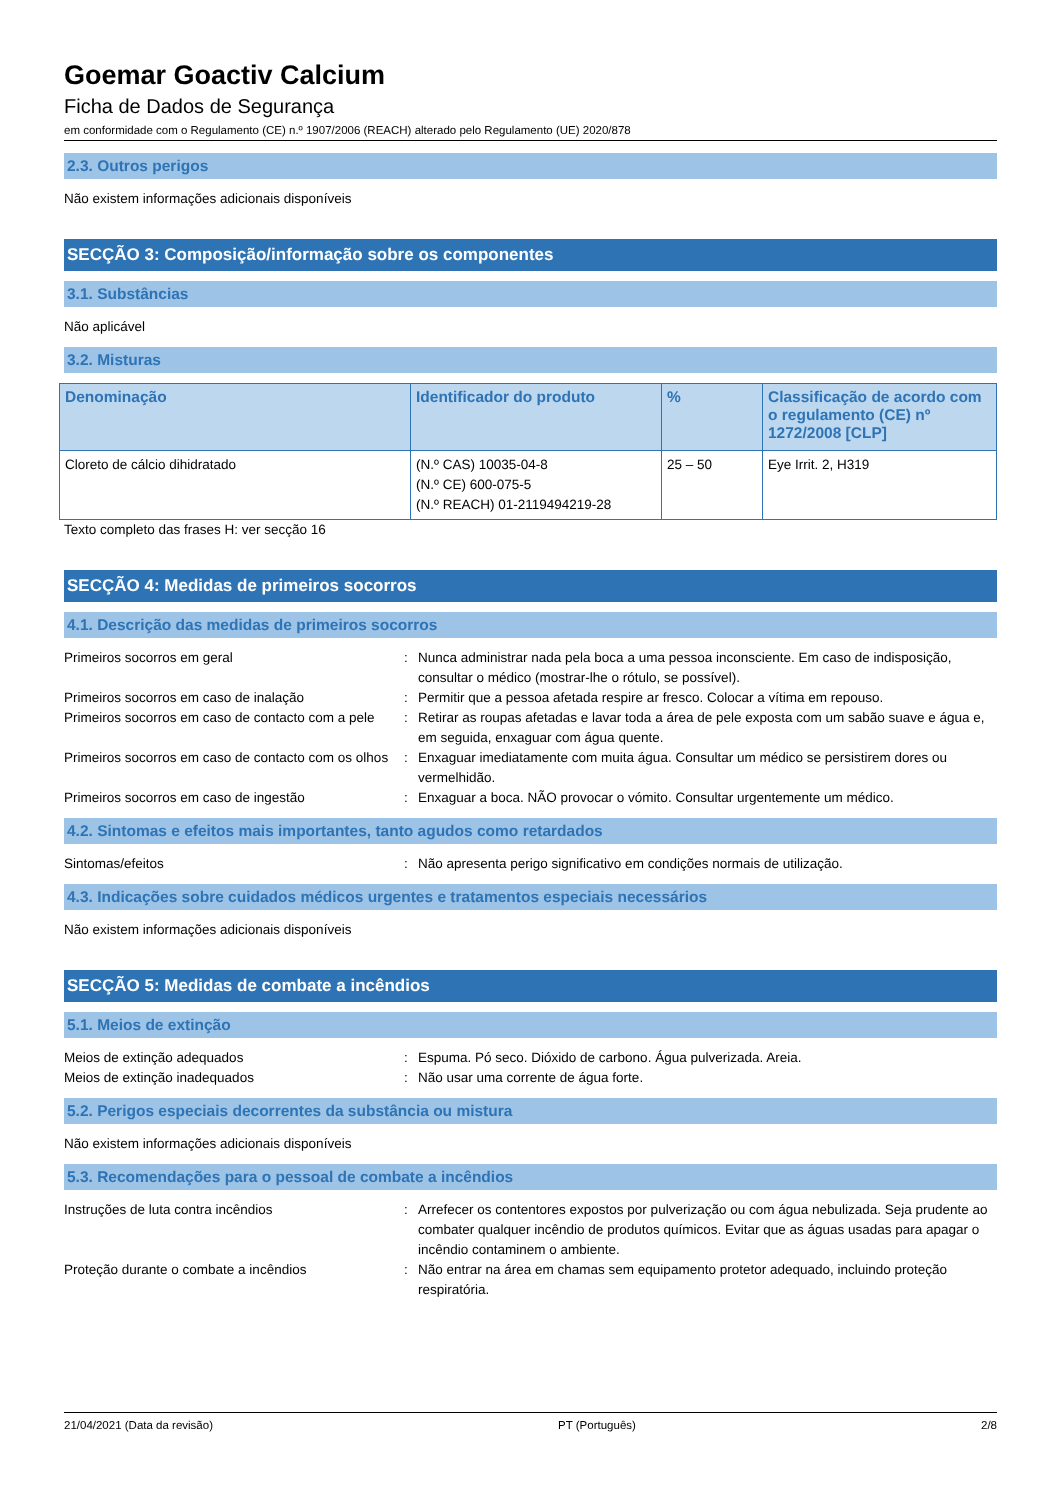Goemar Goactiv Calcium
Ficha de Dados de Segurança
em conformidade com o Regulamento (CE) n.º 1907/2006 (REACH) alterado pelo Regulamento (UE) 2020/878
2.3. Outros perigos
Não existem informações adicionais disponíveis
SECÇÃO 3: Composição/informação sobre os componentes
3.1. Substâncias
Não aplicável
3.2. Misturas
| Denominação | Identificador do produto | % | Classificação de acordo com o regulamento (CE) nº 1272/2008 [CLP] |
| --- | --- | --- | --- |
| Cloreto de cálcio dihidratado | (N.º CAS) 10035-04-8 (N.º CE) 600-075-5 (N.º REACH) 01-2119494219-28 | 25 – 50 | Eye Irrit. 2, H319 |
Texto completo das frases H: ver secção 16
SECÇÃO 4: Medidas de primeiros socorros
4.1. Descrição das medidas de primeiros socorros
| Primeiros socorros em geral | : | Nunca administrar nada pela boca a uma pessoa inconsciente. Em caso de indisposição, consultar o médico (mostrar-lhe o rótulo, se possível). |
| Primeiros socorros em caso de inalação | : | Permitir que a pessoa afetada respire ar fresco. Colocar a vítima em repouso. |
| Primeiros socorros em caso de contacto com a pele | : | Retirar as roupas afetadas e lavar toda a área de pele exposta com um sabão suave e água e, em seguida, enxaguar com água quente. |
| Primeiros socorros em caso de contacto com os olhos | : | Enxaguar imediatamente com muita água. Consultar um médico se persistirem dores ou vermelhidão. |
| Primeiros socorros em caso de ingestão | : | Enxaguar a boca. NÃO provocar o vómito. Consultar urgentemente um médico. |
4.2. Sintomas e efeitos mais importantes, tanto agudos como retardados
| Sintomas/efeitos | : | Não apresenta perigo significativo em condições normais de utilização. |
4.3. Indicações sobre cuidados médicos urgentes e tratamentos especiais necessários
Não existem informações adicionais disponíveis
SECÇÃO 5: Medidas de combate a incêndios
5.1. Meios de extinção
| Meios de extinção adequados | : | Espuma. Pó seco. Dióxido de carbono. Água pulverizada. Areia. |
| Meios de extinção inadequados | : | Não usar uma corrente de água forte. |
5.2. Perigos especiais decorrentes da substância ou mistura
Não existem informações adicionais disponíveis
5.3. Recomendações para o pessoal de combate a incêndios
| Instruções de luta contra incêndios | : | Arrefecer os contentores expostos por pulverização ou com água nebulizada. Seja prudente ao combater qualquer incêndio de produtos químicos. Evitar que as águas usadas para apagar o incêndio contaminem o ambiente. |
| Proteção durante o combate a incêndios | : | Não entrar na área em chamas sem equipamento protetor adequado, incluindo proteção respiratória. |
21/04/2021 (Data da revisão) PT (Português) 2/8